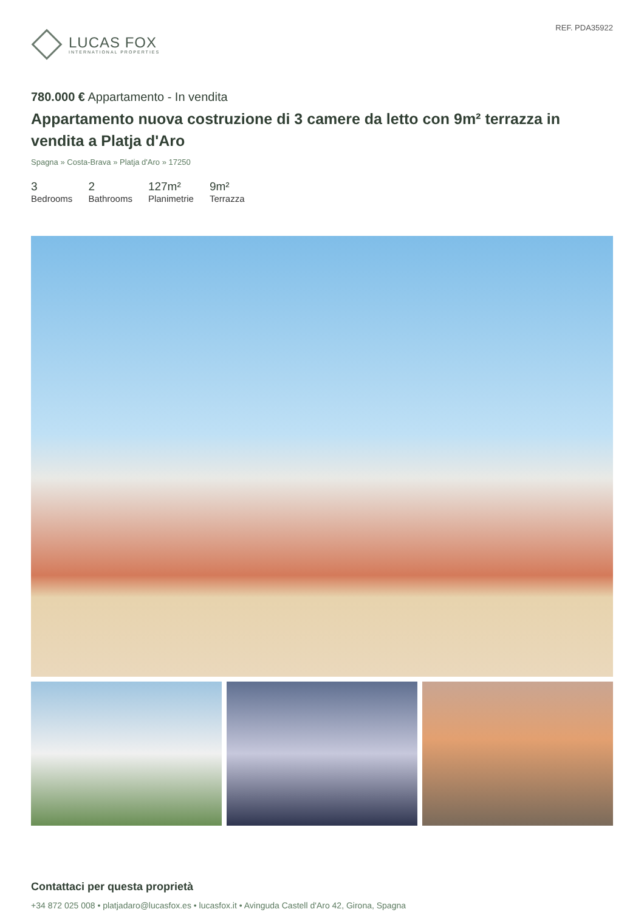LUCAS FOX
INTERNATIONAL PROPERTIES
REF. PDA35922
780.000 € Appartamento - In vendita
Appartamento nuova costruzione di 3 camere da letto con 9m² terrazza in vendita a Platja d'Aro
Spagna » Costa-Brava » Platja d'Aro » 17250
3
Bedrooms
2
Bathrooms
127m²
Planimetrie
9m²
Terrazza
Contattaci per questa proprietà
+34 872 025 008 • platjadaro@lucasfox.es • lucasfox.it • Avinguda Castell d'Aro 42, Girona, Spagna